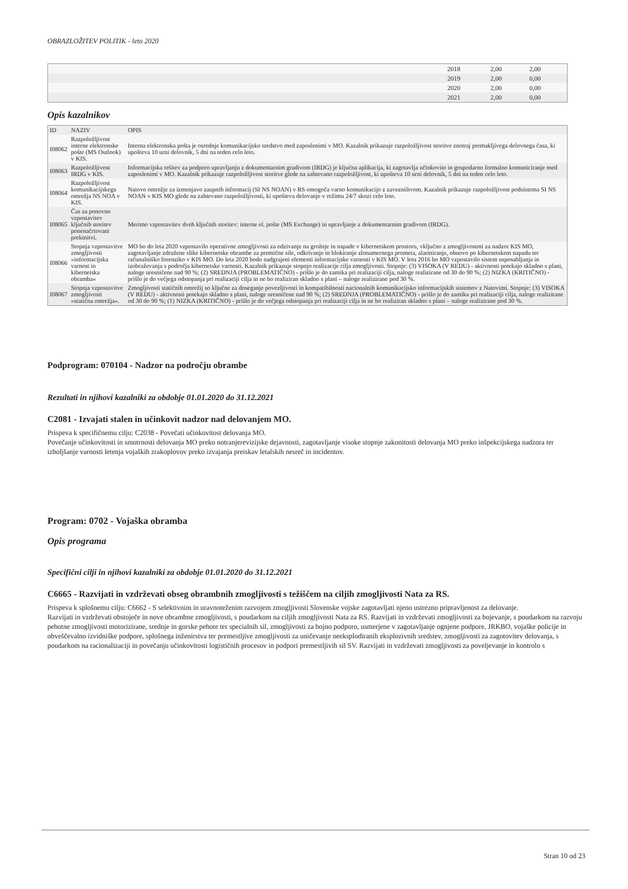OBRAZLOŽITEV POLITIK - leto 2020
| | 2018 | 2,00 | 2,00 |
| | 2019 | 2,00 | 0,00 |
| | 2020 | 2,00 | 0,00 |
| | 2021 | 2,00 | 0,00 |
Opis kazalnikov
| ID | NAZIV | OPIS |
| --- | --- | --- |
| I08062 | Razpoložljivost interne elektronske pošte (MS Outlook) v KIS. | Interna elektronska pošta je osrednje komunikacijsko sredstvo med zaposlenimi v MO. Kazalnik prikazuje razpoložljivost storitve znotraj premakljivega delovnega časa, ki upošteva 10 urni delovnik, 5 dni na teden celo leto. |
| I08063 | Razpoložljivost IRDG v KIS. | Informacijska rešitev za podporo upravljanju z dokumentarnim gradivom (IRDG) je ključna aplikacija, ki zagotavlja učinkovito in gospodarno formalno komuniciranje med zaposlenimi v MO. Kazalnik prikazuje razpoložljivost storitve glede na zahtevano razpoložljivost, ki upošteva 10 urni delovnik, 5 dni na teden celo leto. |
| I08064 | Razpoložljivost komunikacijskega omrežja NS NOA v KIS. | Natovo omrežje za izmenjavo zaupnih informacij (SI NS NOAN) v RS omogoča varno komunikacijo z zavezništvom. Kazalnik prikazuje razpoložljivost podsistema SI NS NOAN v KIS MO glede na zahtevano razpoložljivosti, ki upošteva delovanje v režimu 24/7 skozi celo leto. |
| I08065 | Čas za ponovno vzpostavitev ključnih storitev ponenačrtovani prekinitvi. | Merimo vzpostavitev dveh ključnih storitev: interne el. pošte (MS Exchange) in upravljanje z dokumentarnim gradivom (IRDG). |
| I08066 | Stopnja vzpostavitve zmogljivosti »informacijska varnost in kibernetska obramba« | MO bo do leta 2020 vzpostavilo operativne zmogljivosti za odzivanje na grožnje in napade v kibernetskem prostoru, vključno z zmogljivostmi za nadzor KIS MO, zagotavljanje združene slike kibernetske obrambe za premične sile, odkrivanje in blokiranje zlonamernega prometa, alarmiranje, obnovo po kibernetskem napadu ter računalniško forenziko v KIS MO. Do leta 2020 bodo nadgrajeni elementi informacijske varnosti v KIS MO. V letu 2016 bo MO vzpostavilo sistem usposabljanja in izobraževanja s področja kibernetske varnosti. Kazalnik prikazuje stopnjo realizacije cilja zmogljivosti. Stopnje: (3) VISOKA (V REDU) - aktivnosti potekajo skladno s plani, naloge uresničene nad 90 %; (2) SREDNJA (PROBLEMATIČNO) - prišlo je do zamika pri realizaciji cilja, naloge realizirane od 30 do 90 %; (2) NIZKA (KRITIČNO) - prišlo je do večjega odstopanja pri realizaciji cilja in ne bo realiziran skladno s plani – naloge realizirane pod 30 %. |
| I08067 | Stopnja vzpostavitve zmogljivosti »statična omrežja«. | Zmogljivosti statičnih omrežij so ključne za doseganje povezljivosti in kompatibilnosti nacionalnih komunikacijsko informacijskih sistemov z Natovimi. Stopnje: (3) VISOKA (V REDU) - aktivnosti potekajo skladno s plani, naloge uresničene nad 90 %; (2) SREDNJA (PROBLEMATIČNO) - prišlo je do zamika pri realizaciji cilja, naloge realizirane od 30 do 90 %; (1) NIZKA (KRITIČNO) - prišlo je do večjega odstopanja pri realizaciji cilja in ne bo realiziran skladno s plani – naloge realizirane pod 30 %. |
Podprogram: 070104 - Nadzor na področju obrambe
Rezultati in njihovi kazalniki za obdobje 01.01.2020 do 31.12.2021
C2081 - Izvajati stalen in učinkovit nadzor nad delovanjem MO.
Prispeva k specifičnemu cilju: C2038 - Povečati učinkovitost delovanja MO.
Povečanje učinkovitosti in smotrnosti delovanja MO preko notranjerevizijske dejavnosti, zagotavljanje visoke stopnje zakonitosti delovanja MO preko inšpekcijskega nadzora ter izboljšanje varnosti letenja vojaških zrakoplovov preko izvajanja preiskav letalskih nesreč in incidentov.
Program: 0702 - Vojaška obramba
Opis programa
Specifični cilji in njihovi kazalniki za obdobje 01.01.2020 do 31.12.2021
C6665 - Razvijati in vzdrževati obseg obrambnih zmogljivosti s težiščem na ciljih zmogljivosti Nata za RS.
Prispeva k splošnemu cilju: C6662 - S selektivnim in uravnoteženim razvojem zmogljivosti Slovenske vojske zagotavljati njeno ustrezno pripravljenost za delovanje.
Razvijati in vzdrževati obstoječe in nove obrambne zmogljivosti, s poudarkom na ciljih zmogljivosti Nata za RS. Razvijati in vzdrževati zmogljivosti za bojevanje, s poudarkom na razvoju pehotne zmogljivosti motorizirane, srednje in gorske pehote ter specialnih sil, zmogljivosti za bojno podporo, usmerjene v zagotavljanje ognjene podpore, JRKBO, vojaške policije in obveščevalno izvidniške podpore, splošnega inženirstva ter premestljive zmogljivosti za uničevanje neeksplodiranih eksplozivnih sredstev, zmogljivosti za zagotovitev delovanja, s poudarkom na racionalizaciji in povečanju učinkovitosti logističnih procesov in podpori premestljivih sil SV. Razvijati in vzdrževati zmogljivosti za poveljevanje in kontrolo s
Stran 10 od 23